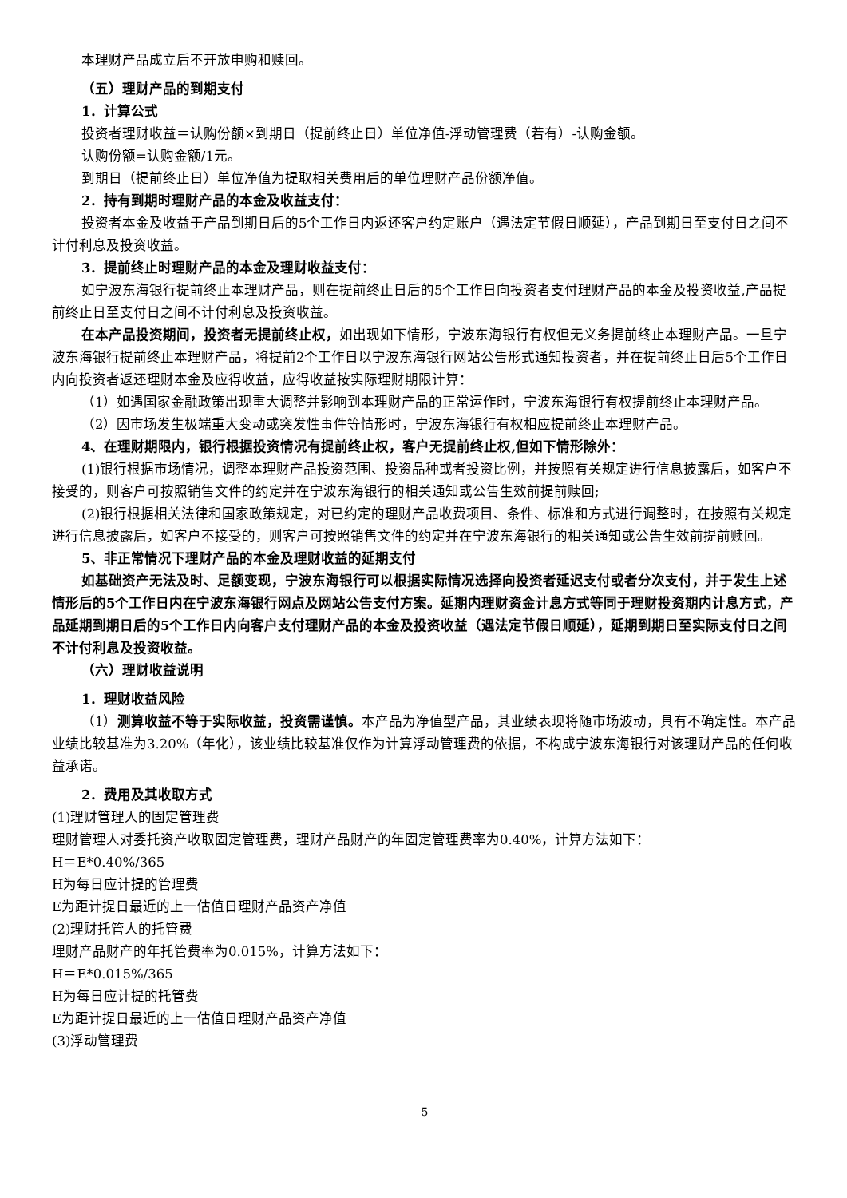本理财产品成立后不开放申购和赎回。
（五）理财产品的到期支付
1．计算公式
投资者理财收益＝认购份额×到期日（提前终止日）单位净值-浮动管理费（若有）-认购金额。
认购份额=认购金额/1元。
到期日（提前终止日）单位净值为提取相关费用后的单位理财产品份额净值。
2．持有到期时理财产品的本金及收益支付：
投资者本金及收益于产品到期日后的5个工作日内返还客户约定账户（遇法定节假日顺延），产品到期日至支付日之间不计付利息及投资收益。
3．提前终止时理财产品的本金及理财收益支付：
如宁波东海银行提前终止本理财产品，则在提前终止日后的5个工作日向投资者支付理财产品的本金及投资收益,产品提前终止日至支付日之间不计付利息及投资收益。
在本产品投资期间，投资者无提前终止权，如出现如下情形，宁波东海银行有权但无义务提前终止本理财产品。一旦宁波东海银行提前终止本理财产品，将提前2个工作日以宁波东海银行网站公告形式通知投资者，并在提前终止日后5个工作日内向投资者返还理财本金及应得收益，应得收益按实际理财期限计算：
（1）如遇国家金融政策出现重大调整并影响到本理财产品的正常运作时，宁波东海银行有权提前终止本理财产品。
（2）因市场发生极端重大变动或突发性事件等情形时，宁波东海银行有权相应提前终止本理财产品。
4、在理财期限内，银行根据投资情况有提前终止权，客户无提前终止权,但如下情形除外：
(1)银行根据市场情况，调整本理财产品投资范围、投资品种或者投资比例，并按照有关规定进行信息披露后，如客户不接受的，则客户可按照销售文件的约定并在宁波东海银行的相关通知或公告生效前提前赎回;
(2)银行根据相关法律和国家政策规定，对已约定的理财产品收费项目、条件、标准和方式进行调整时，在按照有关规定进行信息披露后，如客户不接受的，则客户可按照销售文件的约定并在宁波东海银行的相关通知或公告生效前提前赎回。
5、非正常情况下理财产品的本金及理财收益的延期支付
如基础资产无法及时、足额变现，宁波东海银行可以根据实际情况选择向投资者延迟支付或者分次支付，并于发生上述情形后的5个工作日内在宁波东海银行网点及网站公告支付方案。延期内理财资金计息方式等同于理财投资期内计息方式，产品延期到期日后的5个工作日内向客户支付理财产品的本金及投资收益（遇法定节假日顺延），延期到期日至实际支付日之间不计付利息及投资收益。
（六）理财收益说明
1．理财收益风险
（1）测算收益不等于实际收益，投资需谨慎。本产品为净值型产品，其业绩表现将随市场波动，具有不确定性。本产品业绩比较基准为3.20%（年化），该业绩比较基准仅作为计算浮动管理费的依据，不构成宁波东海银行对该理财产品的任何收益承诺。
2．费用及其收取方式
(1)理财管理人的固定管理费
理财管理人对委托资产收取固定管理费，理财产品财产的年固定管理费率为0.40%，计算方法如下：
H＝E*0.40%/365
H为每日应计提的管理费
E为距计提日最近的上一估值日理财产品资产净值
(2)理财托管人的托管费
理财产品财产的年托管费率为0.015%，计算方法如下：
H＝E*0.015%/365
H为每日应计提的托管费
E为距计提日最近的上一估值日理财产品资产净值
(3)浮动管理费
5